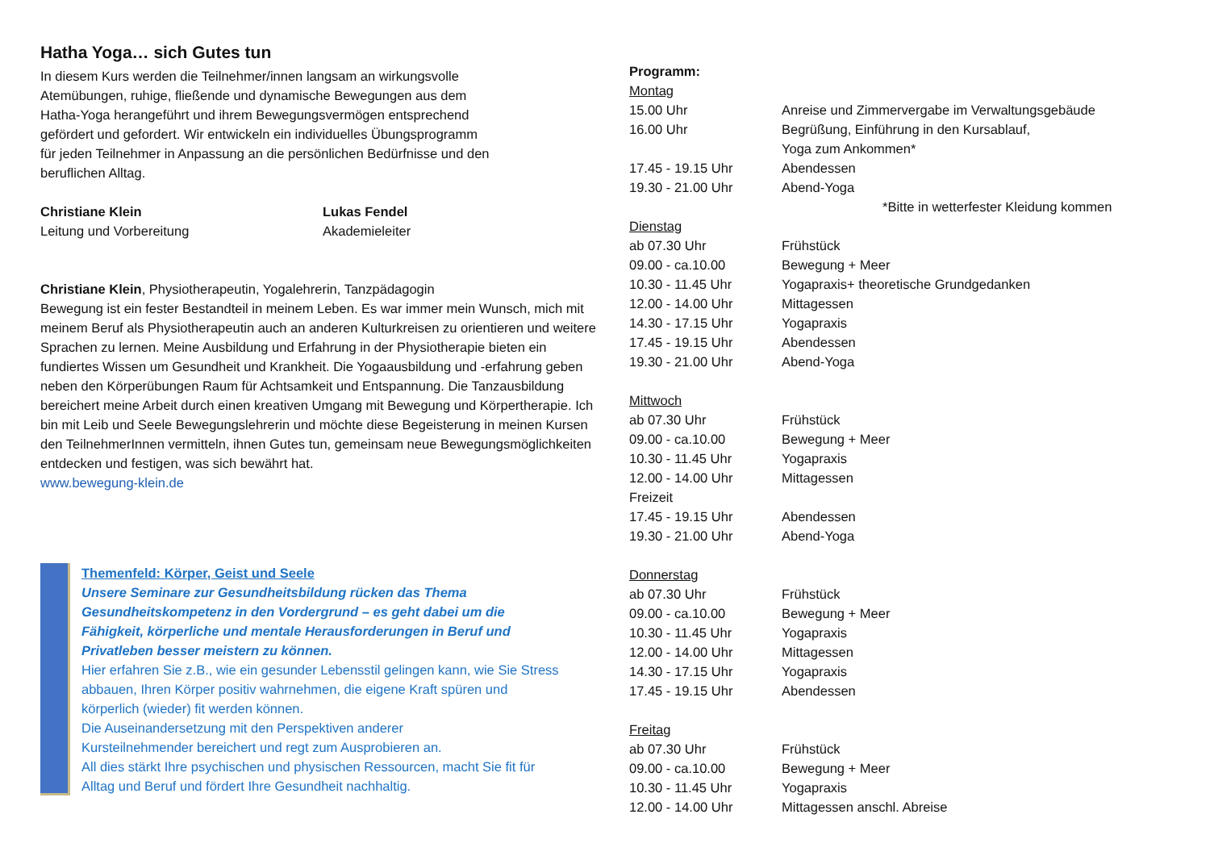Hatha Yoga… sich Gutes tun
In diesem Kurs werden die Teilnehmer/innen langsam an wirkungsvolle
Atemübungen, ruhige, fließende und dynamische Bewegungen aus dem
Hatha-Yoga herangeführt und ihrem Bewegungsvermögen entsprechend
gefördert und gefordert. Wir entwickeln ein individuelles Übungsprogramm
für jeden Teilnehmer in Anpassung an die persönlichen Bedürfnisse und den
beruflichen Alltag.
Christiane Klein
Leitung und Vorbereitung
Lukas Fendel
Akademieleiter
Christiane Klein, Physiotherapeutin, Yogalehrerin, Tanzpädagogin
Bewegung ist ein fester Bestandteil in meinem Leben. Es war immer mein Wunsch, mich mit meinem Beruf als Physiotherapeutin auch an anderen Kulturkreisen zu orientieren und weitere Sprachen zu lernen. Meine Ausbildung und Erfahrung in der Physiotherapie bieten ein fundiertes Wissen um Gesundheit und Krankheit. Die Yogaausbildung und -erfahrung geben neben den Körperübungen Raum für Achtsamkeit und Entspannung. Die Tanzausbildung bereichert meine Arbeit durch einen kreativen Umgang mit Bewegung und Körpertherapie. Ich bin mit Leib und Seele Bewegungslehrerin und möchte diese Begeisterung in meinen Kursen den TeilnehmerInnen vermitteln, ihnen Gutes tun, gemeinsam neue Bewegungsmöglichkeiten entdecken und festigen, was sich bewährt hat.
www.bewegung-klein.de
Themenfeld: Körper, Geist und Seele
Unsere Seminare zur Gesundheitsbildung rücken das Thema Gesundheitskompetenz in den Vordergrund – es geht dabei um die Fähigkeit, körperliche und mentale Herausforderungen in Beruf und Privatleben besser meistern zu können.
Hier erfahren Sie z.B., wie ein gesunder Lebensstil gelingen kann, wie Sie Stress abbauen, Ihren Körper positiv wahrnehmen, die eigene Kraft spüren und körperlich (wieder) fit werden können.
Die Auseinandersetzung mit den Perspektiven anderer
Kursteilnehmender bereichert und regt zum Ausprobieren an.
All dies stärkt Ihre psychischen und physischen Ressourcen, macht Sie fit für Alltag und Beruf und fördert Ihre Gesundheit nachhaltig.
Programm:
| Montag | |
| 15.00 Uhr | Anreise und Zimmervergabe im Verwaltungsgebäude |
| 16.00 Uhr | Begrüßung, Einführung in den Kursablauf, Yoga zum Ankommen* |
| 17.45 - 19.15 Uhr | Abendessen |
| 19.30 - 21.00 Uhr | Abend-Yoga |
| | *Bitte in wetterfester Kleidung kommen |
| Dienstag | |
| ab 07.30 Uhr | Frühstück |
| 09.00 - ca.10.00 | Bewegung + Meer |
| 10.30 - 11.45 Uhr | Yogapraxis+ theoretische Grundgedanken |
| 12.00 - 14.00 Uhr | Mittagessen |
| 14.30 - 17.15 Uhr | Yogapraxis |
| 17.45 - 19.15 Uhr | Abendessen |
| 19.30 - 21.00 Uhr | Abend-Yoga |
| Mittwoch | |
| ab 07.30 Uhr | Frühstück |
| 09.00 - ca.10.00 | Bewegung + Meer |
| 10.30 - 11.45 Uhr | Yogapraxis |
| 12.00 - 14.00 Uhr | Mittagessen |
| Freizeit | |
| 17.45 - 19.15 Uhr | Abendessen |
| 19.30 - 21.00 Uhr | Abend-Yoga |
| Donnerstag | |
| ab 07.30 Uhr | Frühstück |
| 09.00 - ca.10.00 | Bewegung + Meer |
| 10.30 - 11.45 Uhr | Yogapraxis |
| 12.00 - 14.00 Uhr | Mittagessen |
| 14.30 - 17.15 Uhr | Yogapraxis |
| 17.45 - 19.15 Uhr | Abendessen |
| Freitag | |
| ab 07.30 Uhr | Frühstück |
| 09.00 - ca.10.00 | Bewegung + Meer |
| 10.30 - 11.45 Uhr | Yogapraxis |
| 12.00 - 14.00 Uhr | Mittagessen anschl. Abreise |